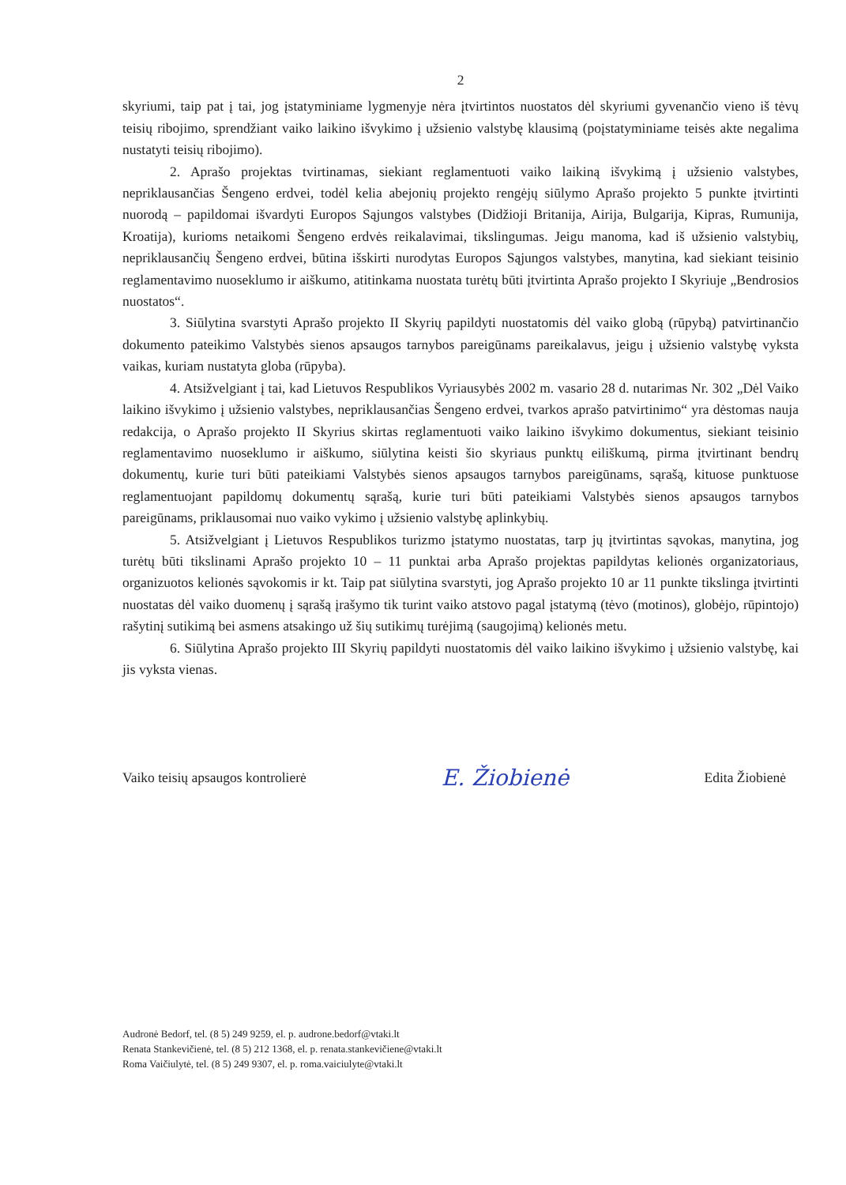2
skyriumi, taip pat į tai, jog įstatyminiame lygmenyje nėra įtvirtintos nuostatos dėl skyriumi gyvenančio vieno iš tėvų teisių ribojimo, sprendžiant vaiko laikino išvykimo į užsienio valstybę klausimą (poįstatyminiame teisės akte negalima nustatyti teisių ribojimo).
2. Aprašo projektas tvirtinamas, siekiant reglamentuoti vaiko laikiną išvykimą į užsienio valstybes, nepriklausančias Šengeno erdvei, todėl kelia abejonių projekto rengėjų siūlymo Aprašo projekto 5 punkte įtvirtinti nuorodą – papildomai išvardyti Europos Sąjungos valstybes (Didžioji Britanija, Airija, Bulgarija, Kipras, Rumunija, Kroatija), kurioms netaikomi Šengeno erdvės reikalavimai, tikslingumas. Jeigu manoma, kad iš užsienio valstybių, nepriklausančių Šengeno erdvei, būtina išskirti nurodytas Europos Sąjungos valstybes, manytina, kad siekiant teisinio reglamentavimo nuoseklumo ir aiškumo, atitinkama nuostata turėtų būti įtvirtinta Aprašo projekto I Skyriuje „Bendrosios nuostatos“.
3. Siūlytina svarstyti Aprašo projekto II Skyrių papildyti nuostatomis dėl vaiko globą (rūpybą) patvirtinančio dokumento pateikimo Valstybės sienos apsaugos tarnybos pareigūnams pareikalavus, jeigu į užsienio valstybę vyksta vaikas, kuriam nustatyta globa (rūpyba).
4. Atsižvelgiant į tai, kad Lietuvos Respublikos Vyriausybės 2002 m. vasario 28 d. nutarimas Nr. 302 „Dėl Vaiko laikino išvykimo į užsienio valstybes, nepriklausančias Šengeno erdvei, tvarkos aprašo patvirtinimo“ yra dėstomas nauja redakcija, o Aprašo projekto II Skyrius skirtas reglamentuoti vaiko laikino išvykimo dokumentus, siekiant teisinio reglamentavimo nuoseklumo ir aiškumo, siūlytina keisti šio skyriaus punktų eiliškumą, pirma įtvirtinant bendrų dokumentų, kurie turi būti pateikiami Valstybės sienos apsaugos tarnybos pareigūnams, sąrašą, kituose punktuose reglamentuojant papildomų dokumentų sąrašą, kurie turi būti pateikiami Valstybės sienos apsaugos tarnybos pareigūnams, priklausomai nuo vaiko vykimo į užsienio valstybę aplinkybių.
5. Atsižvelgiant į Lietuvos Respublikos turizmo įstatymo nuostatas, tarp jų įtvirtintas sąvokas, manytina, jog turėtų būti tikslinami Aprašo projekto 10 – 11 punktai arba Aprašo projektas papildytas kelionės organizatoriaus, organizuotos kelionės sąvokomis ir kt. Taip pat siūlytina svarstyti, jog Aprašo projekto 10 ar 11 punkte tikslinga įtvirtinti nuostatas dėl vaiko duomenų į sąrašą įrašymo tik turint vaiko atstovo pagal įstatymą (tėvo (motinos), globėjo, rūpintojo) rašytinį sutikimą bei asmens atsakingo už šių sutikimų turėjimą (saugojimą) kelionės metu.
6. Siūlytina Aprašo projekto III Skyrių papildyti nuostatomis dėl vaiko laikino išvykimo į užsienio valstybę, kai jis vyksta vienas.
Vaiko teisių apsaugos kontrolierė E. Žiobienė Edita Žiobienė
Audronė Bedorf, tel. (8 5) 249 9259, el. p. audrone.bedorf@vtaki.lt
Renata Stankevičienė, tel. (8 5) 212 1368, el. p. renata.stankevičiene@vtaki.lt
Roma Vaičiulytė, tel. (8 5) 249 9307, el. p. roma.vaiciulyte@vtaki.lt